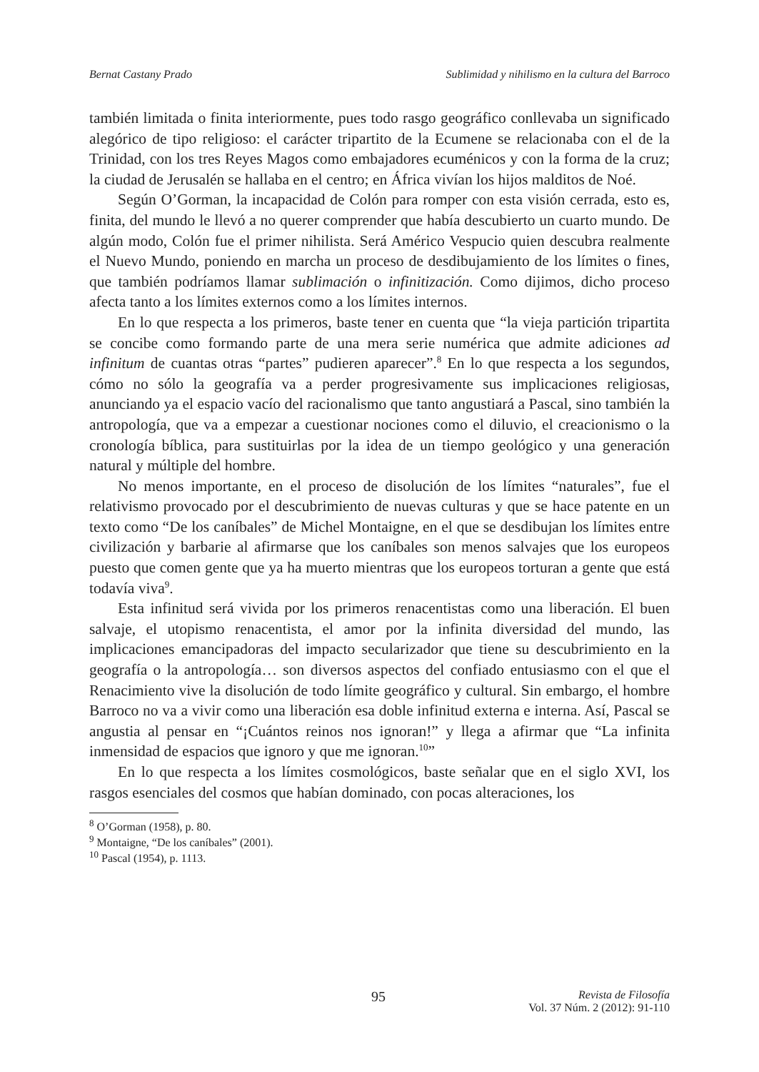Bernat Castany Prado Sublimidad y nihilismo en la cultura del Barroco
también limitada o finita interiormente, pues todo rasgo geográfico conllevaba un significado alegórico de tipo religioso: el carácter tripartito de la Ecumene se relacionaba con el de la Trinidad, con los tres Reyes Magos como embajadores ecuménicos y con la forma de la cruz; la ciudad de Jerusalén se hallaba en el centro; en África vivían los hijos malditos de Noé.
Según O’Gorman, la incapacidad de Colón para romper con esta visión cerrada, esto es, finita, del mundo le llevó a no querer comprender que había descubierto un cuarto mundo. De algún modo, Colón fue el primer nihilista. Será Américo Vespucio quien descubra realmente el Nuevo Mundo, poniendo en marcha un proceso de desdibujamiento de los límites o fines, que también podríamos llamar sublimación o infinitización. Como dijimos, dicho proceso afecta tanto a los límites externos como a los límites internos.
En lo que respecta a los primeros, baste tener en cuenta que “la vieja partición tripartita se concibe como formando parte de una mera serie numérica que admite adiciones ad infinitum de cuantas otras “partes” pudieren aparecer”.<sup>8</sup> En lo que respecta a los segundos, cómo no sólo la geografía va a perder progresivamente sus implicaciones religiosas, anunciando ya el espacio vacío del racionalismo que tanto angustiará a Pascal, sino también la antropología, que va a empezar a cuestionar nociones como el diluvio, el creacionismo o la cronología bíblica, para sustituirlas por la idea de un tiempo geológico y una generación natural y múltiple del hombre.
No menos importante, en el proceso de disolución de los límites “naturales”, fue el relativismo provocado por el descubrimiento de nuevas culturas y que se hace patente en un texto como “De los caníbales” de Michel Montaigne, en el que se desdibujan los límites entre civilización y barbarie al afirmarse que los caníbales son menos salvajes que los europeos puesto que comen gente que ya ha muerto mientras que los europeos torturan a gente que está todavía viva<sup>9</sup>.
Esta infinitud será vivida por los primeros renacentistas como una liberación. El buen salvaje, el utopismo renacentista, el amor por la infinita diversidad del mundo, las implicaciones emancipadoras del impacto secularizador que tiene su descubrimiento en la geografía o la antropología… son diversos aspectos del confiado entusiasmo con el que el Renacimiento vive la disolución de todo límite geográfico y cultural. Sin embargo, el hombre Barroco no va a vivir como una liberación esa doble infinitud externa e interna. Así, Pascal se angustia al pensar en “¡Cuántos reinos nos ignoran!” y llega a afirmar que “La infinita inmensidad de espacios que ignoro y que me ignoran.<sup>10</sup>”
En lo que respecta a los límites cosmológicos, baste señalar que en el siglo XVI, los rasgos esenciales del cosmos que habían dominado, con pocas alteraciones, los
<sup>8</sup> O’Gorman (1958), p. 80.
<sup>9</sup> Montaigne, “De los caníbales” (2001).
<sup>10</sup> Pascal (1954), p. 1113.
95 Revista de Filosofía
Vol. 37 Núm. 2 (2012): 91-110